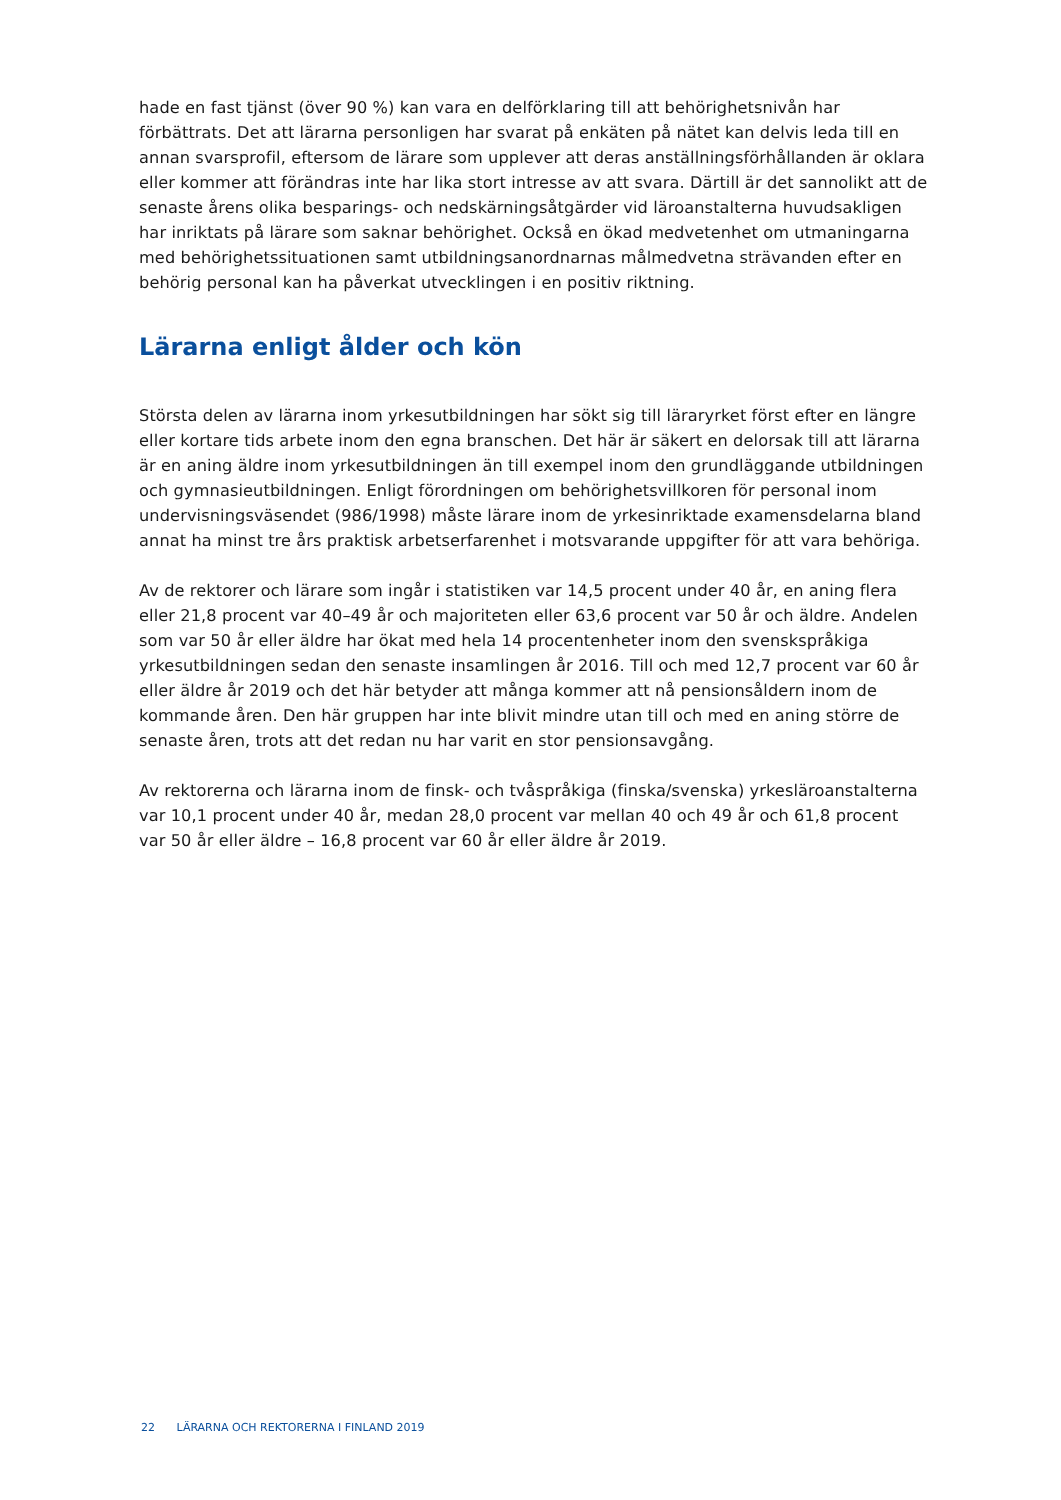hade en fast tjänst (över 90 %) kan vara en delförklaring till att behörighetsnivån har förbättrats. Det att lärarna personligen har svarat på enkäten på nätet kan delvis leda till en annan svarsprofil, eftersom de lärare som upplever att deras anställningsförhållanden är oklara eller kommer att förändras inte har lika stort intresse av att svara. Därtill är det sannolikt att de senaste årens olika besparings- och nedskärningsåtgärder vid läroanstalterna huvudsakligen har inriktats på lärare som saknar behörighet. Också en ökad medvetenhet om utmaningarna med behörighetssituationen samt utbildningsanordnarnas målmedvetna strävanden efter en behörig personal kan ha påverkat utvecklingen i en positiv riktning.
Lärarna enligt ålder och kön
Största delen av lärarna inom yrkesutbildningen har sökt sig till läraryrket först efter en längre eller kortare tids arbete inom den egna branschen. Det här är säkert en delorsak till att lärarna är en aning äldre inom yrkesutbildningen än till exempel inom den grundläggande utbildningen och gymnasieutbildningen. Enligt förordningen om behörighetsvillkoren för personal inom undervisningsväsendet (986/1998) måste lärare inom de yrkesinriktade examensdelarna bland annat ha minst tre års praktisk arbetserfarenhet i motsvarande uppgifter för att vara behöriga.
Av de rektorer och lärare som ingår i statistiken var 14,5 procent under 40 år, en aning flera eller 21,8 procent var 40–49 år och majoriteten eller 63,6 procent var 50 år och äldre. Andelen som var 50 år eller äldre har ökat med hela 14 procentenheter inom den svenskspråkiga yrkesutbildningen sedan den senaste insamlingen år 2016. Till och med 12,7 procent var 60 år eller äldre år 2019 och det här betyder att många kommer att nå pensionsåldern inom de kommande åren. Den här gruppen har inte blivit mindre utan till och med en aning större de senaste åren, trots att det redan nu har varit en stor pensionsavgång.
Av rektorerna och lärarna inom de finsk- och tvåspråkiga (finska/svenska) yrkesläroanstalterna var 10,1 procent under 40 år, medan 28,0 procent var mellan 40 och 49 år och 61,8 procent var 50 år eller äldre – 16,8 procent var 60 år eller äldre år 2019.
22 LÄRARNA OCH REKTORERNA I FINLAND 2019